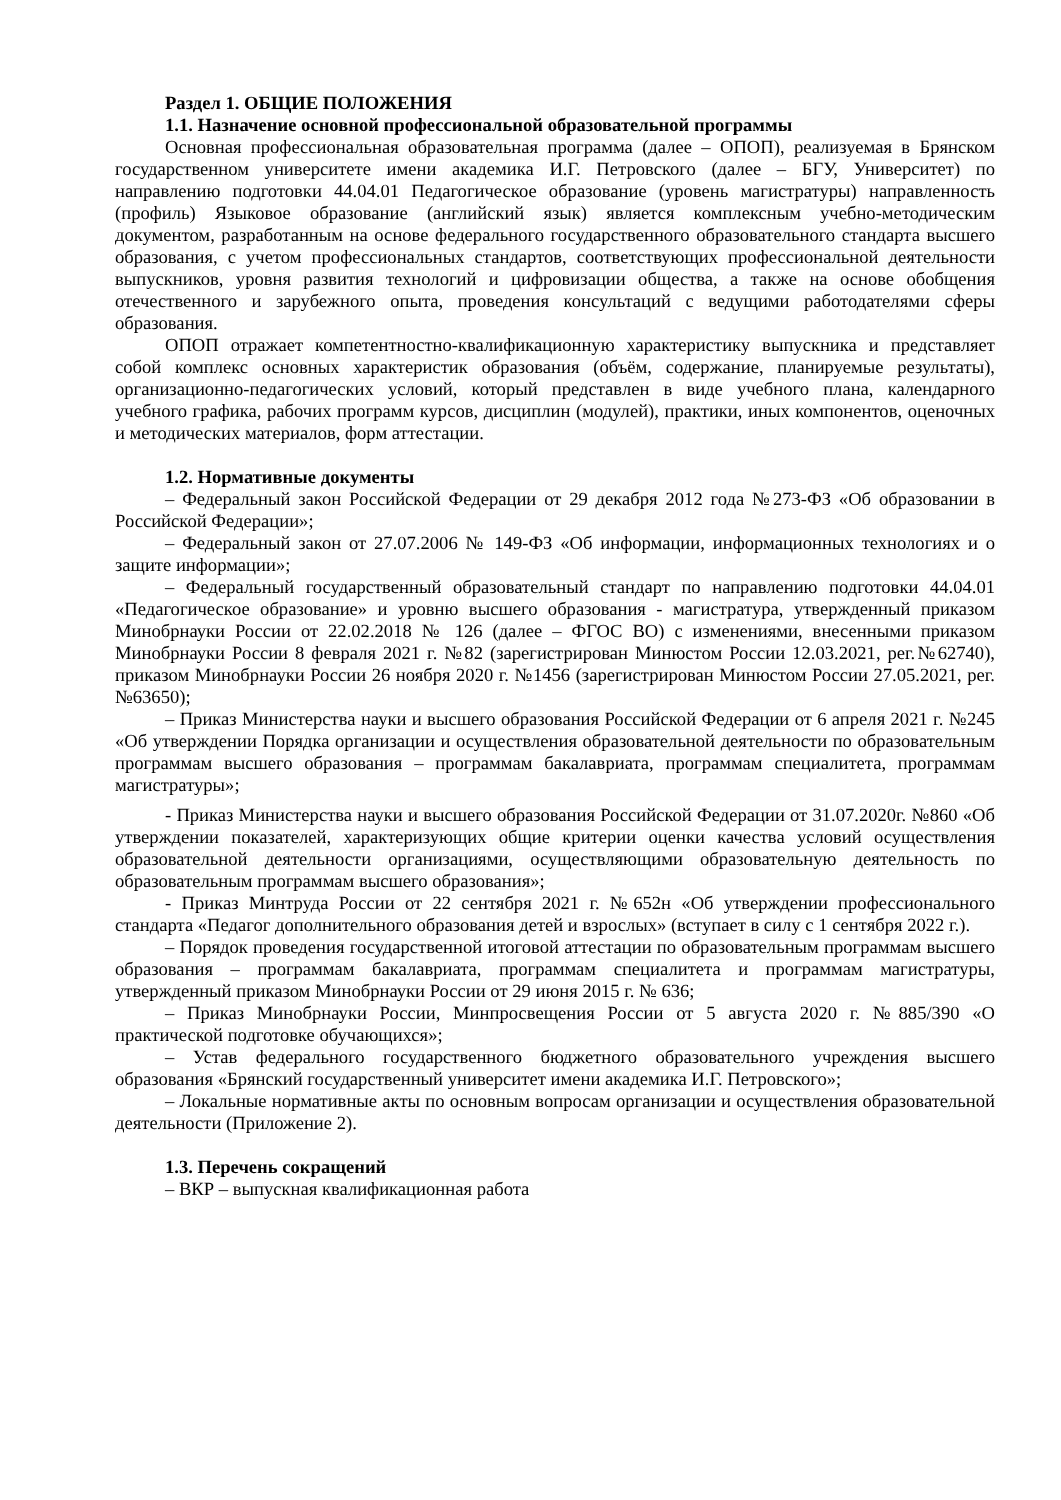Раздел 1. ОБЩИЕ ПОЛОЖЕНИЯ
1.1. Назначение основной профессиональной образовательной программы
Основная профессиональная образовательная программа (далее – ОПОП), реализуемая в Брянском государственном университете имени академика И.Г. Петровского (далее – БГУ, Университет) по направлению подготовки 44.04.01 Педагогическое образование (уровень магистратуры) направленность (профиль) Языковое образование (английский язык) является комплексным учебно-методическим документом, разработанным на основе федерального государственного образовательного стандарта высшего образования, с учетом профессиональных стандартов, соответствующих профессиональной деятельности выпускников, уровня развития технологий и цифровизации общества, а также на основе обобщения отечественного и зарубежного опыта, проведения консультаций с ведущими работодателями сферы образования.
ОПОП отражает компетентностно-квалификационную характеристику выпускника и представляет собой комплекс основных характеристик образования (объём, содержание, планируемые результаты), организационно-педагогических условий, который представлен в виде учебного плана, календарного учебного графика, рабочих программ курсов, дисциплин (модулей), практики, иных компонентов, оценочных и методических материалов, форм аттестации.
1.2. Нормативные документы
– Федеральный закон Российской Федерации от 29 декабря 2012 года №273-ФЗ «Об образовании в Российской Федерации»;
– Федеральный закон от 27.07.2006 № 149-ФЗ «Об информации, информационных технологиях и о защите информации»;
– Федеральный государственный образовательный стандарт по направлению подготовки 44.04.01 «Педагогическое образование» и уровню высшего образования - магистратура, утвержденный приказом Минобрнауки России от 22.02.2018 № 126 (далее – ФГОС ВО) с изменениями, внесенными приказом Минобрнауки России 8 февраля 2021 г. №82 (зарегистрирован Минюстом России 12.03.2021, рег.№62740), приказом Минобрнауки России 26 ноября 2020 г. №1456 (зарегистрирован Минюстом России 27.05.2021, рег.№63650);
– Приказ Министерства науки и высшего образования Российской Федерации от 6 апреля 2021 г. №245 «Об утверждении Порядка организации и осуществления образовательной деятельности по образовательным программам высшего образования – программам бакалавриата, программам специалитета, программам магистратуры»;
- Приказ Министерства науки и высшего образования Российской Федерации от 31.07.2020г. №860 «Об утверждении показателей, характеризующих общие критерии оценки качества условий осуществления образовательной деятельности организациями, осуществляющими образовательную деятельность по образовательным программам высшего образования»;
- Приказ Минтруда России от 22 сентября 2021 г. №652н «Об утверждении профессионального стандарта «Педагог дополнительного образования детей и взрослых» (вступает в силу с 1 сентября 2022 г.).
– Порядок проведения государственной итоговой аттестации по образовательным программам высшего образования – программам бакалавриата, программам специалитета и программам магистратуры, утвержденный приказом Минобрнауки России от 29 июня 2015 г. № 636;
– Приказ Минобрнауки России, Минпросвещения России от 5 августа 2020 г. №885/390 «О практической подготовке обучающихся»;
– Устав федерального государственного бюджетного образовательного учреждения высшего образования «Брянский государственный университет имени академика И.Г. Петровского»;
– Локальные нормативные акты по основным вопросам организации и осуществления образовательной деятельности (Приложение 2).
1.3. Перечень сокращений
– ВКР – выпускная квалификационная работа